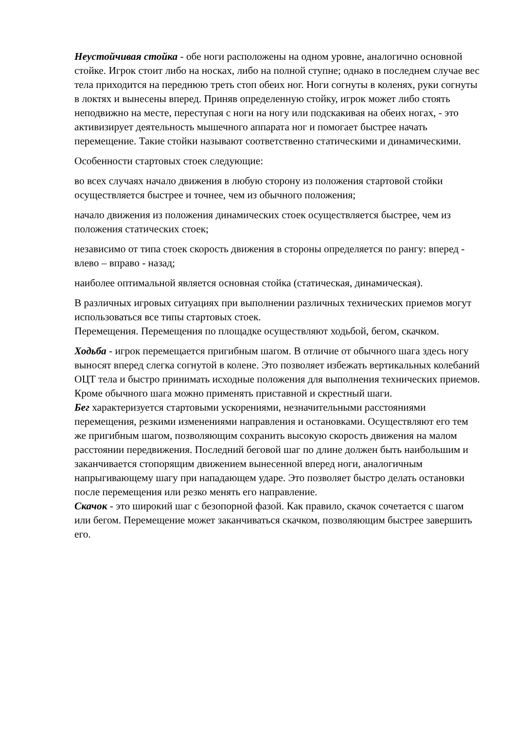Неустойчивая стойка - обе ноги расположены на одном уровне, аналогично основной стойке. Игрок стоит либо на носках, либо на полной ступне; однако в последнем случае вес тела приходится на переднюю треть стоп обеих ног. Ноги согнуты в коленях, руки согнуты в локтях и вынесены вперед. Приняв определенную стойку, игрок может либо стоять неподвижно на месте, переступая с ноги на ногу или подскакивая на обеих ногах, - это активизирует деятельность мышечного аппарата ног и помогает быстрее начать перемещение. Такие стойки называют соответственно статическими и динамическими.
Особенности стартовых стоек следующие:
во всех случаях начало движения в любую сторону из положения стартовой стойки осуществляется быстрее и точнее, чем из обычного положения;
начало движения из положения динамических стоек осуществляется быстрее, чем из положения статических стоек;
независимо от типа стоек скорость движения в стороны определяется по рангу: вперед - влево – вправо - назад;
наиболее оптимальной является основная стойка (статическая, динамическая).
В различных игровых ситуациях при выполнении различных технических приемов могут использоваться все типы стартовых стоек.
Перемещения. Перемещения по площадке осуществляют ходьбой, бегом, скачком.
Ходьба - игрок перемещается пригибным шагом. В отличие от обычного шага здесь ногу выносят вперед слегка согнутой в колене. Это позволяет избежать вертикальных колебаний ОЦТ тела и быстро принимать исходные положения для выполнения технических приемов. Кроме обычного шага можно применять приставной и скрестный шаги.
Бег характеризуется стартовыми ускорениями, незначительными расстояниями перемещения, резкими изменениями направления и остановками. Осуществляют его тем же пригибным шагом, позволяющим сохранить высокую скорость движения на малом расстоянии передвижения. Последний беговой шаг по длине должен быть наибольшим и заканчивается стопорящим движением вынесенной вперед ноги, аналогичным напрыгивающему шагу при нападающем ударе. Это позволяет быстро делать остановки после перемещения или резко менять его направление.
Скачок - это широкий шаг с безопорной фазой. Как правило, скачок сочетается с шагом или бегом. Перемещение может заканчиваться скачком, позволяющим быстрее завершить его.